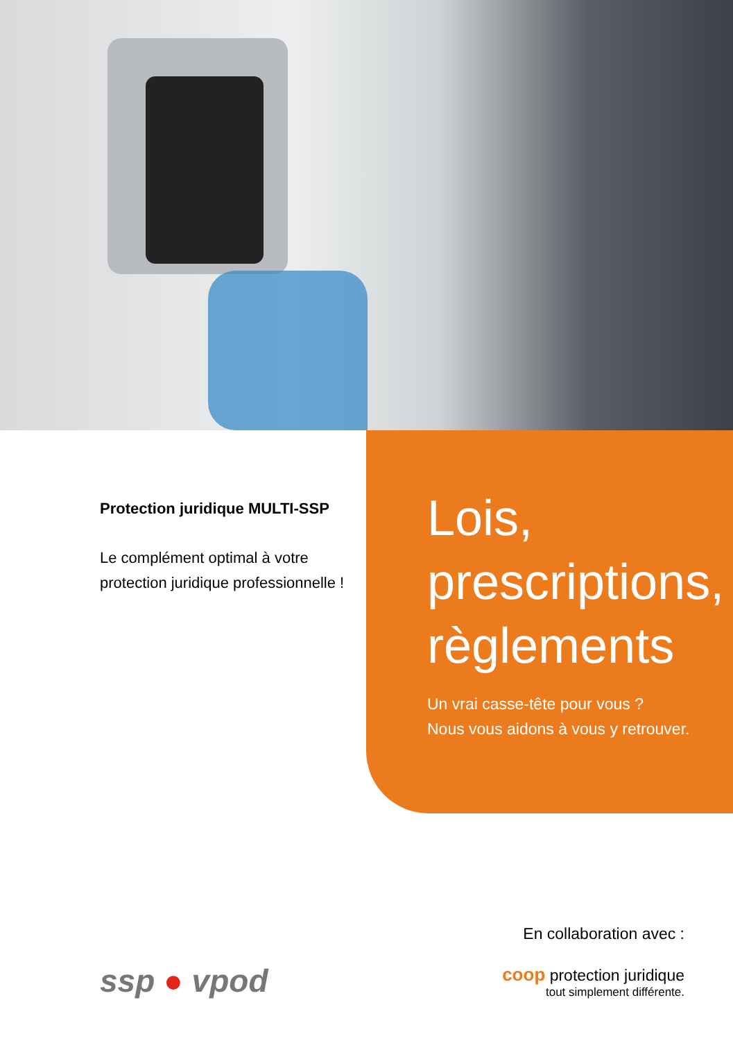Protection juridique MULTI-SSP
Le complément optimal à votre
protection juridique professionnelle !
Lois,
prescriptions,
règlements
Un vrai casse-tête pour vous ?
Nous vous aidons à vous y retrouver.
ssp ● vpod
En collaboration avec :
coop protection juridique
tout simplement différente.